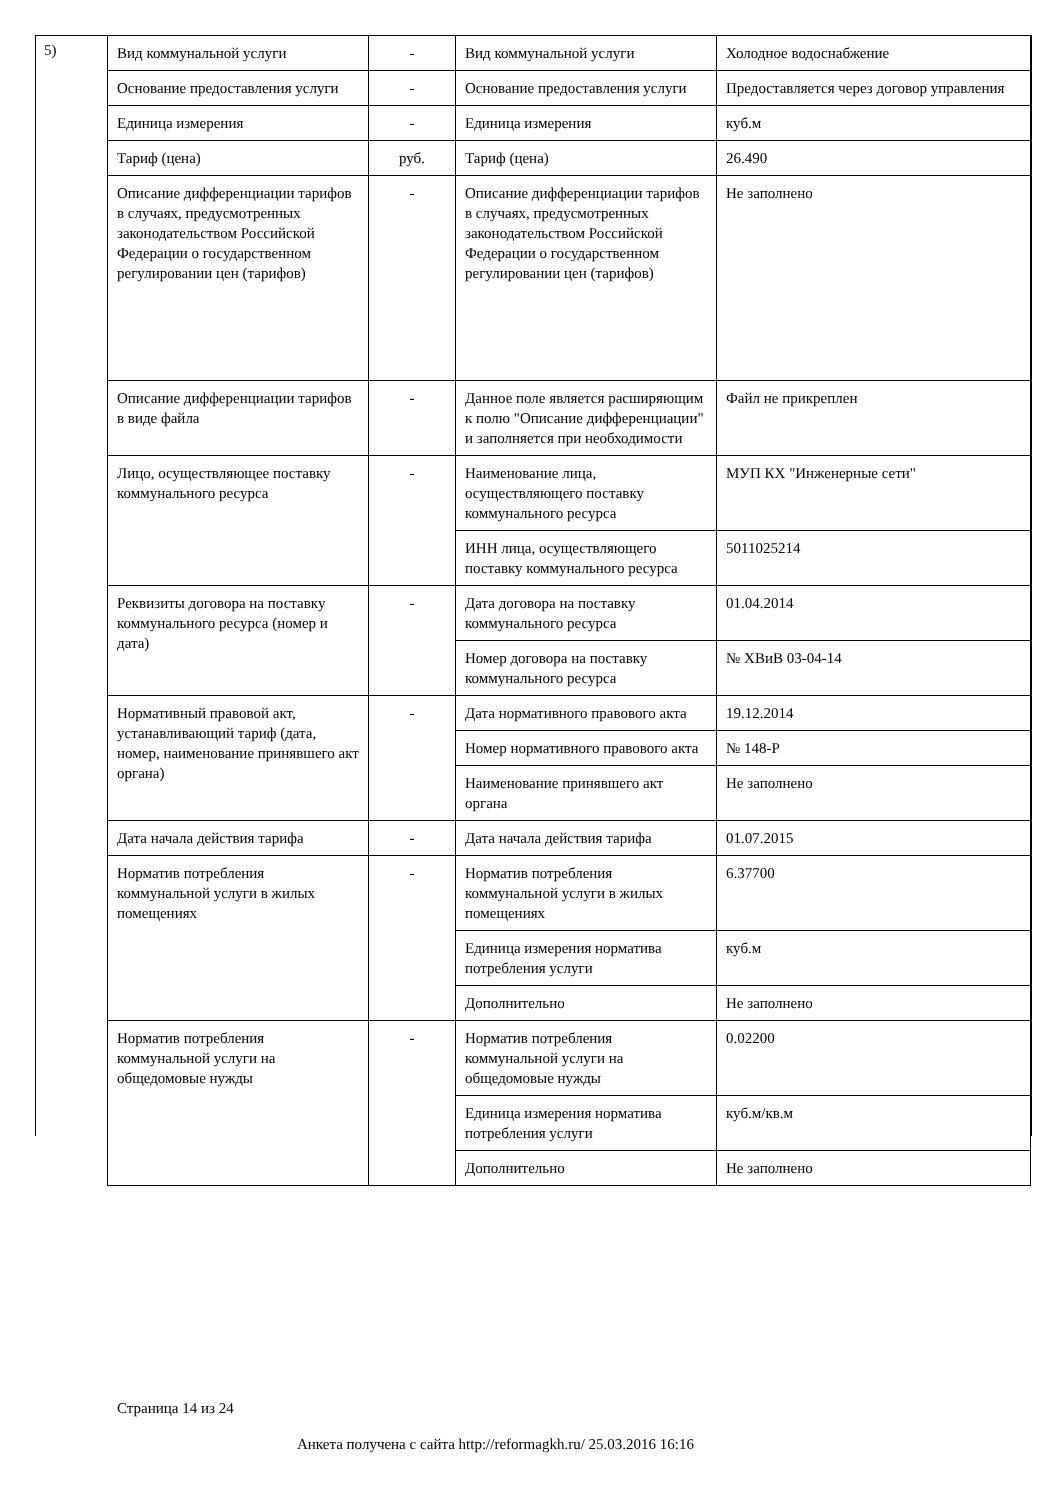5)
| Вид коммунальной услуги | - | Вид коммунальной услуги | Холодное водоснабжение |
| Основание предоставления услуги | - | Основание предоставления услуги | Предоставляется через договор управления |
| Единица измерения | - | Единица измерения | куб.м |
| Тариф (цена) | руб. | Тариф (цена) | 26.490 |
| Описание дифференциации тарифов в случаях, предусмотренных законодательством Российской Федерации о государственном регулировании цен (тарифов) | - | Описание дифференциации тарифов в случаях, предусмотренных законодательством Российской Федерации о государственном регулировании цен (тарифов) | Не заполнено |
| Описание дифференциации тарифов в виде файла | - | Данное поле является расширяющим к полю "Описание дифференциации" и заполняется при необходимости | Файл не прикреплен |
| Лицо, осуществляющее поставку коммунального ресурса | - | Наименование лица, осуществляющего поставку коммунального ресурса | МУП КХ "Инженерные сети" |
| | | ИНН лица, осуществляющего поставку коммунального ресурса | 5011025214 |
| Реквизиты договора на поставку коммунального ресурса (номер и дата) | - | Дата договора на поставку коммунального ресурса | 01.04.2014 |
| | | Номер договора на поставку коммунального ресурса | № ХВиВ 03-04-14 |
| Нормативный правовой акт, устанавливающий тариф (дата, номер, наименование принявшего акт органа) | - | Дата нормативного правового акта | 19.12.2014 |
| | | Номер нормативного правового акта | № 148-Р |
| | | Наименование принявшего акт органа | Не заполнено |
| Дата начала действия тарифа | - | Дата начала действия тарифа | 01.07.2015 |
| Норматив потребления коммунальной услуги в жилых помещениях | - | Норматив потребления коммунальной услуги в жилых помещениях | 6.37700 |
| | | Единица измерения норматива потребления услуги | куб.м |
| | | Дополнительно | Не заполнено |
| Норматив потребления коммунальной услуги на общедомовые нужды | - | Норматив потребления коммунальной услуги на общедомовые нужды | 0.02200 |
| | | Единица измерения норматива потребления услуги | куб.м/кв.м |
| | | Дополнительно | Не заполнено |
Страница 14 из 24
Анкета получена с сайта http://reformagkh.ru/ 25.03.2016 16:16